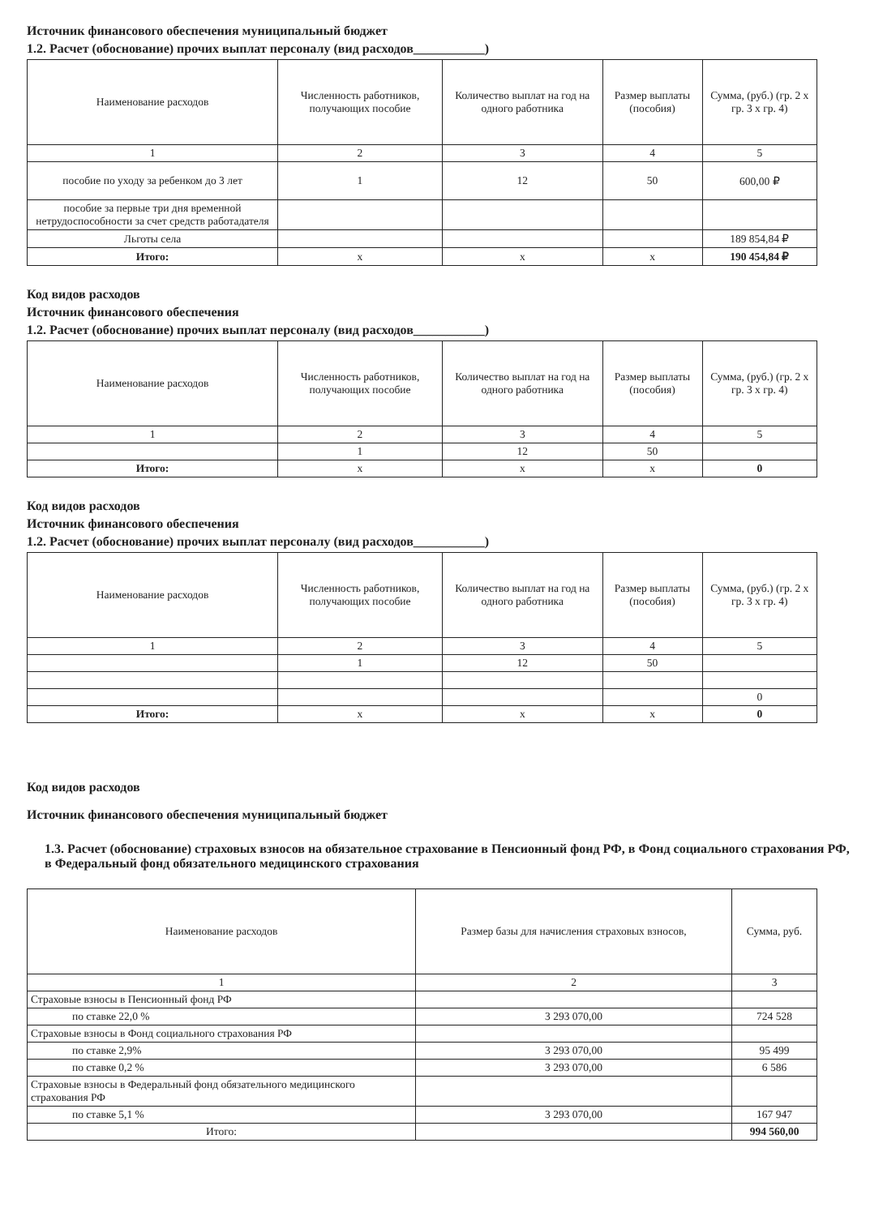Источник финансового обеспечения муниципальный бюджет
1.2. Расчет (обоснование) прочих выплат персоналу (вид расходов___________)
| Наименование расходов | Численность работников, получающих пособие | Количество выплат на год на одного работника | Размер выплаты (пособия) | Сумма, (руб.) (гр. 2 х гр. 3 х гр. 4) |
| --- | --- | --- | --- | --- |
| 1 | 2 | 3 | 4 | 5 |
| пособие по уходу за ребенком до 3 лет | 1 | 12 | 50 | 600,00 ₽ |
| пособие за первые три дня временной нетрудоспособности за счет средств работадателя | | | | |
| Льготы села | | | | 189 854,84 ₽ |
| Итого: | x | x | x | 190 454,84 ₽ |
Код видов расходов
Источник финансового обеспечения
1.2. Расчет (обоснование) прочих выплат персоналу (вид расходов___________)
| Наименование расходов | Численность работников, получающих пособие | Количество выплат на год на одного работника | Размер выплаты (пособия) | Сумма, (руб.) (гр. 2 х гр. 3 х гр. 4) |
| --- | --- | --- | --- | --- |
| 1 | 2 | 3 | 4 | 5 |
| | 1 | 12 | 50 | |
| Итого: | x | x | x | 0 |
Код видов расходов
Источник финансового обеспечения
1.2. Расчет (обоснование) прочих выплат персоналу (вид расходов___________)
| Наименование расходов | Численность работников, получающих пособие | Количество выплат на год на одного работника | Размер выплаты (пособия) | Сумма, (руб.) (гр. 2 х гр. 3 х гр. 4) |
| --- | --- | --- | --- | --- |
| 1 | 2 | 3 | 4 | 5 |
| | 1 | 12 | 50 | |
| | | | | 0 |
| Итого: | x | x | x | 0 |
Код видов расходов
Источник финансового обеспечения муниципальный бюджет
1.3. Расчет (обоснование) страховых взносов на обязательное страхование в Пенсионный фонд РФ, в Фонд социального страхования РФ, в Федеральный фонд обязательного медицинского страхования
| Наименование расходов | Размер базы для начисления страховых взносов, | Сумма, руб. |
| --- | --- | --- |
| 1 | 2 | 3 |
| Страховые взносы в Пенсионный фонд РФ | | |
| по ставке 22,0 % | 3 293 070,00 | 724 528 |
| Страховые взносы в Фонд социального страхования РФ | | |
| по ставке 2,9% | 3 293 070,00 | 95 499 |
| по ставке 0,2 % | 3 293 070,00 | 6 586 |
| Страховые взносы в Федеральный фонд обязательного медицинского страхования РФ | | |
| по ставке 5,1 % | 3 293 070,00 | 167 947 |
| Итого: | | 994 560,00 |